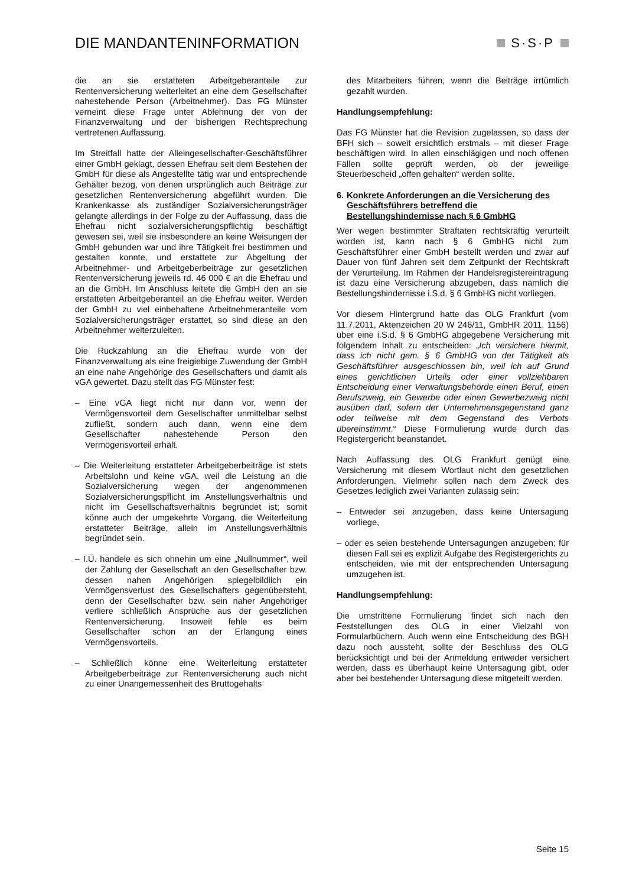DIE MANDANTENINFORMATION S·S·P
die an sie erstatteten Arbeitgeberanteile zur Rentenversicherung weiterleitet an eine dem Gesellschafter nahestehende Person (Arbeitnehmer). Das FG Münster verneint diese Frage unter Ablehnung der von der Finanzverwaltung und der bisherigen Rechtsprechung vertretenen Auffassung.
Im Streitfall hatte der Alleingesellschafter-Geschäftsführer einer GmbH geklagt, dessen Ehefrau seit dem Bestehen der GmbH für diese als Angestellte tätig war und entsprechende Gehälter bezog, von denen ursprünglich auch Beiträge zur gesetzlichen Rentenversicherung abgeführt wurden. Die Krankenkasse als zuständiger Sozialversicherungsträger gelangte allerdings in der Folge zu der Auffassung, dass die Ehefrau nicht sozialversicherungspflichtig beschäftigt gewesen sei, weil sie insbesondere an keine Weisungen der GmbH gebunden war und ihre Tätigkeit frei bestimmen und gestalten konnte, und erstattete zur Abgeltung der Arbeitnehmer- und Arbeitgeberbeiträge zur gesetzlichen Rentenversicherung jeweils rd. 46 000 € an die Ehefrau und an die GmbH. Im Anschluss leitete die GmbH den an sie erstatteten Arbeitgeberanteil an die Ehefrau weiter. Werden der GmbH zu viel einbehaltene Arbeitnehmeranteile vom Sozialversicherungsträger erstattet, so sind diese an den Arbeitnehmer weiterzuleiten.
Die Rückzahlung an die Ehefrau wurde von der Finanzverwaltung als eine freigiebige Zuwendung der GmbH an eine nahe Angehörige des Gesellschafters und damit als vGA gewertet. Dazu stellt das FG Münster fest:
– Eine vGA liegt nicht nur dann vor, wenn der Vermögensvorteil dem Gesellschafter unmittelbar selbst zufließt, sondern auch dann, wenn eine dem Gesellschafter nahestehende Person den Vermögensvorteil erhält.
– Die Weiterleitung erstatteter Arbeitgeberbeiträge ist stets Arbeitslohn und keine vGA, weil die Leistung an die Sozialversicherung wegen der angenommenen Sozialversicherungspflicht im Anstellungsverhältnis und nicht im Gesellschaftsverhältnis begründet ist; somit könne auch der umgekehrte Vorgang, die Weiterleitung erstatteter Beiträge, allein im Anstellungsverhältnis begründet sein.
– I.Ü. handele es sich ohnehin um eine „Nullnummer“, weil der Zahlung der Gesellschaft an den Gesellschafter bzw. dessen nahen Angehörigen spiegelbildlich ein Vermögensverlust des Gesellschafters gegenübersteht, denn der Gesellschafter bzw. sein naher Angehöriger verliere schließlich Ansprüche aus der gesetzlichen Rentenversicherung. Insoweit fehle es beim Gesellschafter schon an der Erlangung eines Vermögensvorteils.
– Schließlich könne eine Weiterleitung erstatteter Arbeitgeberbeiträge zur Rentenversicherung auch nicht zu einer Unangemessenheit des Bruttogehalts
des Mitarbeiters führen, wenn die Beiträge irrtümlich gezahlt wurden.
Handlungsempfehlung:
Das FG Münster hat die Revision zugelassen, so dass der BFH sich – soweit ersichtlich erstmals – mit dieser Frage beschäftigen wird. In allen einschlägigen und noch offenen Fällen sollte geprüft werden, ob der jeweilige Steuerbescheid „offen gehalten“ werden sollte.
6. Konkrete Anforderungen an die Versicherung des Geschäftsführers betreffend die Bestellungshindernisse nach § 6 GmbHG
Wer wegen bestimmter Straftaten rechtskräftig verurteilt worden ist, kann nach § 6 GmbHG nicht zum Geschäftsführer einer GmbH bestellt werden und zwar auf Dauer von fünf Jahren seit dem Zeitpunkt der Rechtskraft der Verurteilung. Im Rahmen der Handelsregistereintragung ist dazu eine Versicherung abzugeben, dass nämlich die Bestellungshindernisse i.S.d. § 6 GmbHG nicht vorliegen.
Vor diesem Hintergrund hatte das OLG Frankfurt (vom 11.7.2011, Aktenzeichen 20 W 246/11, GmbHR 2011, 1156) über eine i.S.d. § 6 GmbHG abgegebene Versicherung mit folgendem Inhalt zu entscheiden: „Ich versichere hiermit, dass ich nicht gem. § 6 GmbHG von der Tätigkeit als Geschäftsführer ausgeschlossen bin, weil ich auf Grund eines gerichtlichen Urteils oder einer vollziehbaren Entscheidung einer Verwaltungsbehörde einen Beruf, einen Berufszweig, ein Gewerbe oder einen Gewerbezweig nicht ausüben darf, sofern der Unternehmensgegenstand ganz oder teilweise mit dem Gegenstand des Verbots übereinstimmt.“ Diese Formulierung wurde durch das Registergericht beanstandet.
Nach Auffassung des OLG Frankfurt genügt eine Versicherung mit diesem Wortlaut nicht den gesetzlichen Anforderungen. Vielmehr sollen nach dem Zweck des Gesetzes lediglich zwei Varianten zulässig sein:
– Entweder sei anzugeben, dass keine Untersagung vorliege,
– oder es seien bestehende Untersagungen anzugeben; für diesen Fall sei es explizit Aufgabe des Registergerichts zu entscheiden, wie mit der entsprechenden Untersagung umzugehen ist.
Handlungsempfehlung:
Die umstrittene Formulierung findet sich nach den Feststellungen des OLG in einer Vielzahl von Formularbüchern. Auch wenn eine Entscheidung des BGH dazu noch aussteht, sollte der Beschluss des OLG berücksichtigt und bei der Anmeldung entweder versichert werden, dass es überhaupt keine Untersagung gibt, oder aber bei bestehender Untersagung diese mitgeteilt werden.
Seite 15